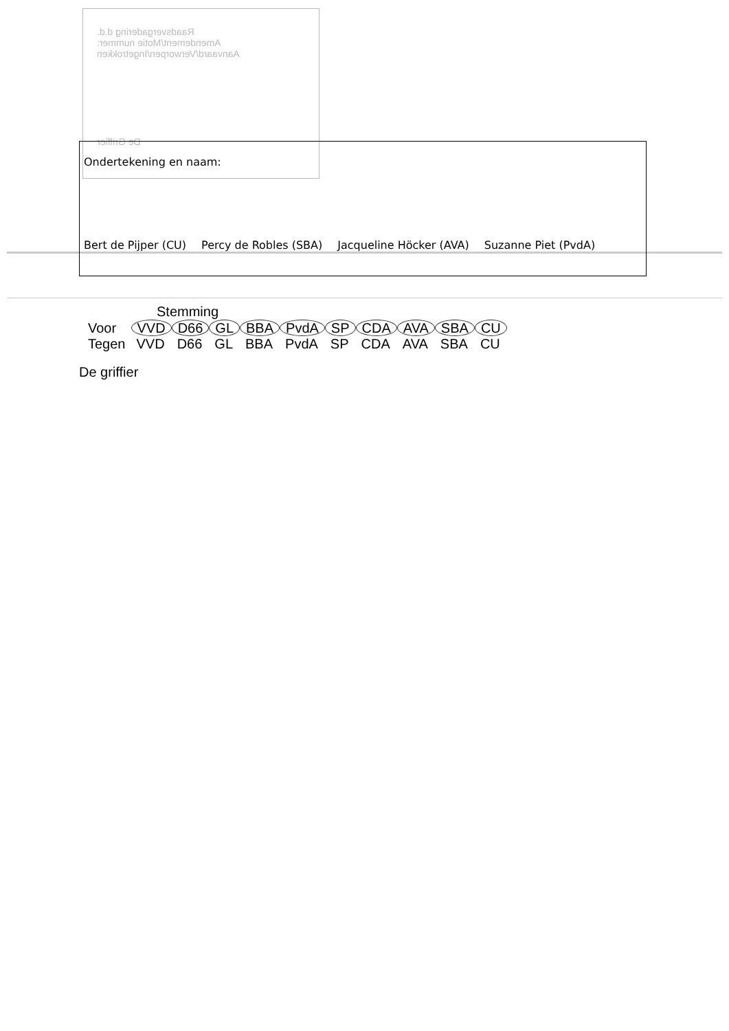Raadsvergadering d.d.
Amendement/Motie nummer:
Aanvaard/Verworpen/Ingetrokken
De Griffier
Ondertekening en naam:
Bert de Pijper (CU) Percy de Robles (SBA) Jacqueline Höcker (AVA) Suzanne Piet (PvdA)
Stemming
| Voor | VVD | D66 | GL | BBA | PvdA | SP | CDA | AVA | SBA | CU |
| Tegen | VVD | D66 | GL | BBA | PvdA | SP | CDA | AVA | SBA | CU |
De griffier